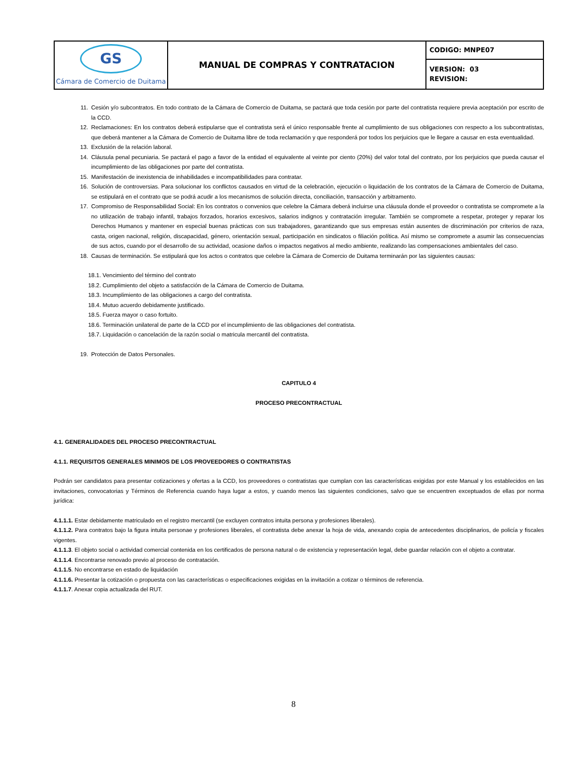| GS Cámara de Comercio de Duitama | MANUAL DE COMPRAS Y CONTRATACION | CODIGO: MNPE07 |
| | | VERSION: 03 REVISION: |
11. Cesión y/o subcontratos. En todo contrato de la Cámara de Comercio de Duitama, se pactará que toda cesión por parte del contratista requiere previa aceptación por escrito de la CCD.
12. Reclamaciones: En los contratos deberá estipularse que el contratista será el único responsable frente al cumplimiento de sus obligaciones con respecto a los subcontratistas, que deberá mantener a la Cámara de Comercio de Duitama libre de toda reclamación y que responderá por todos los perjuicios que le llegare a causar en esta eventualidad.
13. Exclusión de la relación laboral.
14. Cláusula penal pecuniaria. Se pactará el pago a favor de la entidad el equivalente al veinte por ciento (20%) del valor total del contrato, por los perjuicios que pueda causar el incumplimiento de las obligaciones por parte del contratista.
15. Manifestación de inexistencia de inhabilidades e incompatibilidades para contratar.
16. Solución de controversias. Para solucionar los conflictos causados en virtud de la celebración, ejecución o liquidación de los contratos de la Cámara de Comercio de Duitama, se estipulará en el contrato que se podrá acudir a los mecanismos de solución directa, conciliación, transacción y arbitramento.
17. Compromiso de Responsabilidad Social: En los contratos o convenios que celebre la Cámara deberá incluirse una cláusula donde el proveedor o contratista se compromete a la no utilización de trabajo infantil, trabajos forzados, horarios excesivos, salarios indignos y contratación irregular. También se compromete a respetar, proteger y reparar los Derechos Humanos y mantener en especial buenas prácticas con sus trabajadores, garantizando que sus empresas están ausentes de discriminación por criterios de raza, casta, origen nacional, religión, discapacidad, género, orientación sexual, participación en sindicatos o filiación política. Así mismo se compromete a asumir las consecuencias de sus actos, cuando por el desarrollo de su actividad, ocasione daños o impactos negativos al medio ambiente, realizando las compensaciones ambientales del caso.
18. Causas de terminación. Se estipulará que los actos o contratos que celebre la Cámara de Comercio de Duitama terminarán por las siguientes causas:
18.1. Vencimiento del término del contrato
18.2. Cumplimiento del objeto a satisfacción de la Cámara de Comercio de Duitama.
18.3. Incumplimiento de las obligaciones a cargo del contratista.
18.4. Mutuo acuerdo debidamente justificado.
18.5. Fuerza mayor o caso fortuito.
18.6. Terminación unilateral de parte de la CCD por el incumplimiento de las obligaciones del contratista.
18.7. Liquidación o cancelación de la razón social o matricula mercantil del contratista.
19. Protección de Datos Personales.
CAPITULO 4
PROCESO PRECONTRACTUAL
4.1. GENERALIDADES DEL PROCESO PRECONTRACTUAL
4.1.1. REQUISITOS GENERALES MINIMOS DE LOS PROVEEDORES O CONTRATISTAS
Podrán ser candidatos para presentar cotizaciones y ofertas a la CCD, los proveedores o contratistas que cumplan con las características exigidas por este Manual y los establecidos en las invitaciones, convocatorias y Términos de Referencia cuando haya lugar a estos, y cuando menos las siguientes condiciones, salvo que se encuentren exceptuados de ellas por norma jurídica:
4.1.1.1. Estar debidamente matriculado en el registro mercantil (se excluyen contratos intuita persona y profesiones liberales).
4.1.1.2. Para contratos bajo la figura intuita personae y profesiones liberales, el contratista debe anexar la hoja de vida, anexando copia de antecedentes disciplinarios, de policía y fiscales vigentes.
4.1.1.3. El objeto social o actividad comercial contenida en los certificados de persona natural o de existencia y representación legal, debe guardar relación con el objeto a contratar.
4.1.1.4. Encontrarse renovado previo al proceso de contratación.
4.1.1.5. No encontrarse en estado de liquidación
4.1.1.6. Presentar la cotización o propuesta con las características o especificaciones exigidas en la invitación a cotizar o términos de referencia.
4.1.1.7. Anexar copia actualizada del RUT.
8